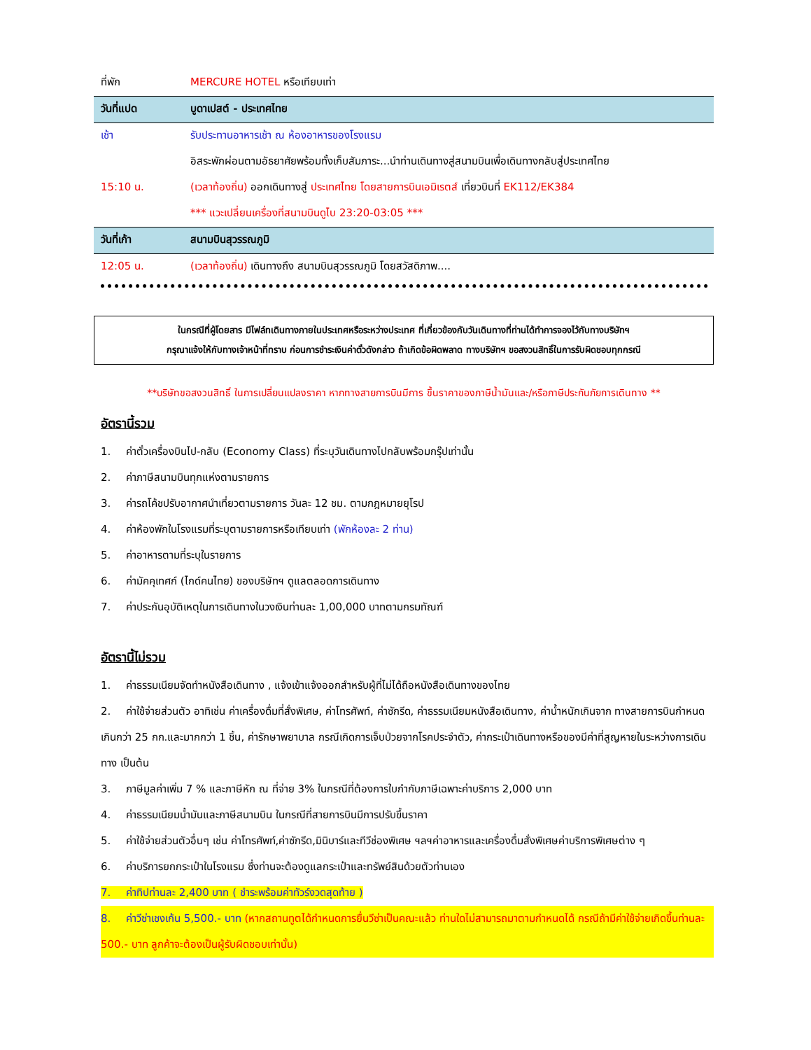| ที่พัก | MERCURE HOTEL หรือเทียบเท่า |
| วันที่แปด | บูดาเปสต์ - ประเทศไทย |
| เช้า | รับประทานอาหารเช้า ณ ห้องอาหารของโรงแรม |
| | อิสระพักผ่อนตามอัธยาศัยพร้อมทั้งเก็บสัมภาระ...นำท่านเดินทางสู่สนามบินเพื่อเดินทางกลับสู่ประเทศไทย |
| 15:10 น. | (เวลาท้องถิ่น) ออกเดินทางสู่ ประเทศไทย โดยสายการบินเอมิเรตส์ เที่ยวบินที่ EK112/EK384 |
| | *** แวะเปลี่ยนเครื่องที่สนามบินดูไบ 23:20-03:05 *** |
| วันที่เก้า | สนามบินสุวรรณภูมิ |
| 12:05 น. | (เวลาท้องถิ่น) เดินทางถึง สนามบินสุวรรณภูมิ โดยสวัสดิภาพ.... |
ในกรณีที่ผู้โดยสาร มีไฟล์ทเดินทางภายในประเทศหรือระหว่างประเทศ ที่เกี่ยวข้องกับวันเดินทางที่ท่านได้ทำการจองไว้กับทางบริษัทฯ
กรุณาแจ้งให้กับทางเจ้าหน้าที่ทราบ ก่อนการชำระเงินค่าตั๋วดังกล่าว ถ้าเกิดข้อผิดพลาด ทางบริษัทฯ ขอสงวนสิทธิ์ในการรับผิดชอบทุกกรณี
**บริษัทขอสงวนสิทธิ์ ในการเปลี่ยนแปลงราคา หากทางสายการบินมีการ ขึ้นราคาของภาษีน้ำมันและ/หรือภาษีประกันภัยการเดินทาง **
อัตรานี้รวม
1. ค่าตั๋วเครื่องบินไป-กลับ (Economy Class) ที่ระบุวันเดินทางไปกลับพร้อมกรุ๊ปเท่านั้น
2. ค่าภาษีสนามบินทุกแห่งตามรายการ
3. ค่ารถโค้ชปรับอากาศนำเที่ยวตามรายการ วันละ 12 ชม. ตามกฎหมายยุโรป
4. ค่าห้องพักในโรงแรมที่ระบุตามรายการหรือเทียบเท่า (พักห้องละ 2 ท่าน)
5. ค่าอาหารตามที่ระบุในรายการ
6. ค่ามัคคุเทศก์ (ไกด์คนไทย) ของบริษัทฯ ดูแลตลอดการเดินทาง
7. ค่าประกันอุบัติเหตุในการเดินทางในวงเงินท่านละ 1,00,000 บาทตามกรมทัณฑ์
อัตรานี้ไม่รวม
1. ค่าธรรมเนียมจัดทำหนังสือเดินทาง , แจ้งเข้าแจ้งออกสำหรับผู้ที่ไม่ได้ถือหนังสือเดินทางของไทย
2. ค่าใช้จ่ายส่วนตัว อาทิเช่น ค่าเครื่องดื่มที่สั่งพิเศษ, ค่าโทรศัพท์, ค่าซักรีด, ค่าธรรมเนียมหนังสือเดินทาง, ค่าน้ำหนักเกินจาก ทางสายการบินกำหนดเกินกว่า 25 กก.และมากกว่า 1 ชิ้น, ค่ารักษาพยาบาล กรณีเกิดการเจ็บป่วยจากโรคประจำตัว, ค่ากระเป๋าเดินทางหรือของมีค่าที่สูญหายในระหว่างการเดินทาง เป็นต้น
3. ภาษีมูลค่าเพิ่ม 7 % และภาษีหัก ณ ที่จ่าย 3% ในกรณีที่ต้องการใบกำกับภาษีเฉพาะค่าบริการ 2,000 บาท
4. ค่าธรรมเนียมน้ำมันและภาษีสนามบิน ในกรณีที่สายการบินมีการปรับขึ้นราคา
5. ค่าใช้จ่ายส่วนตัวอื่นๆ เช่น ค่าโทรศัพท์,ค่าซักรีด,มินิบาร์และทีวีช่องพิเศษ ฯลฯค่าอาหารและเครื่องดื่มสั่งพิเศษค่าบริการพิเศษต่าง ๆ
6. ค่าบริการยกกระเป๋าในโรงแรม ซึ่งท่านจะต้องดูแลกระเป๋าและทรัพย์สินด้วยตัวท่านเอง
7. ค่าทิปท่านละ 2,400 บาท ( ชำระพร้อมค่าทัวร์งวดสุดท้าย )
8. ค่าวีซ่าเชงเก้น 5,500.- บาท (หากสถานทูตได้กำหนดการยื่นวีซ่าเป็นคณะแล้ว ท่านใดไม่สามารถมาตามกำหนดได้ กรณีถ้ามีค่าใช้จ่ายเกิดขึ้นท่านละ 500.- บาท ลูกค้าจะต้องเป็นผู้รับผิดชอบเท่านั้น)